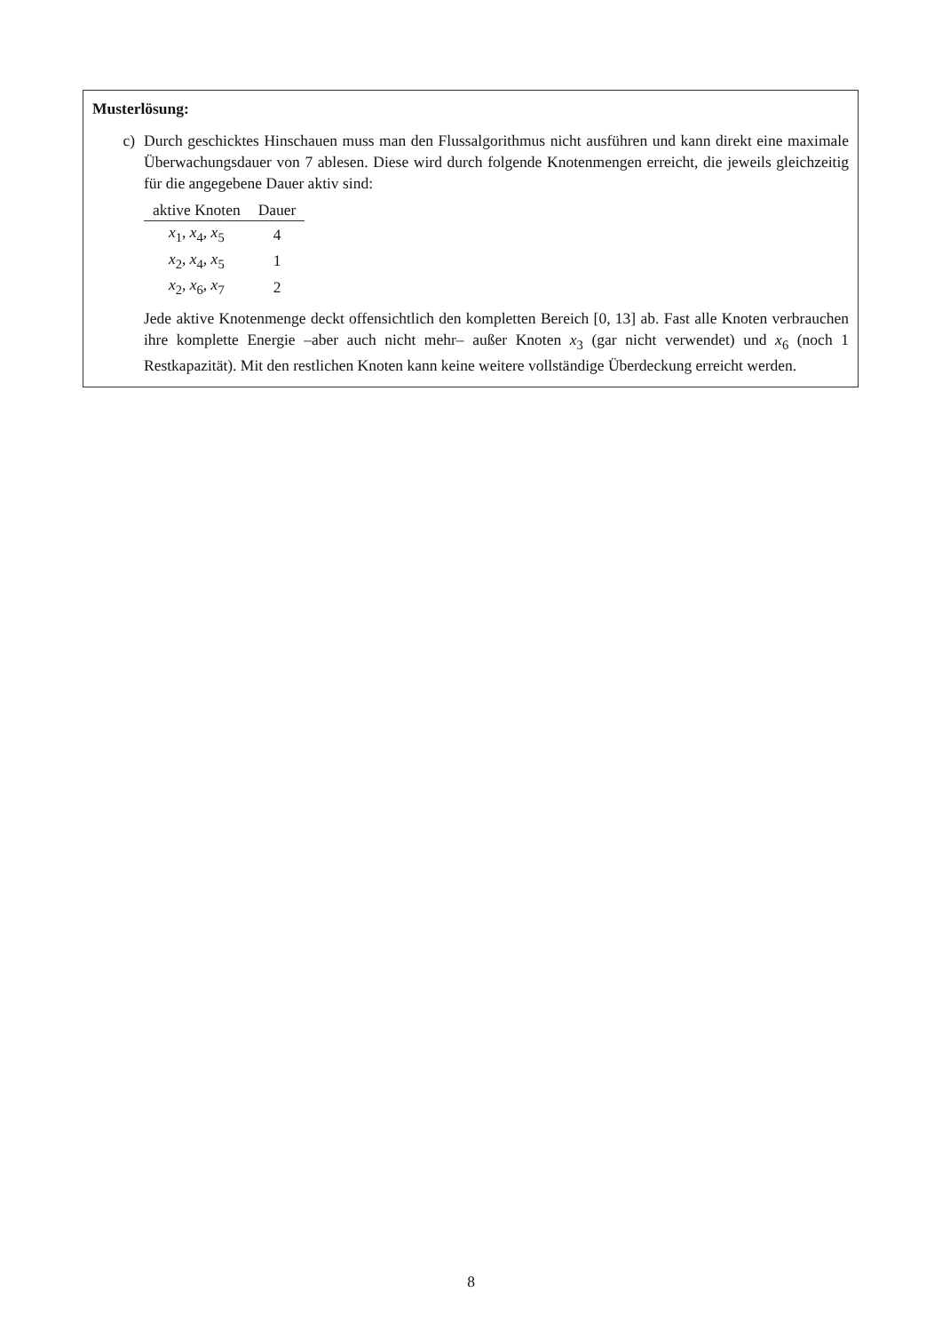Musterlösung:
c) Durch geschicktes Hinschauen muss man den Flussalgorithmus nicht ausführen und kann direkt eine maximale Überwachungsdauer von 7 ablesen. Diese wird durch folgende Knotenmengen erreicht, die jeweils gleichzeitig für die angegebene Dauer aktiv sind:
| aktive Knoten | Dauer |
| --- | --- |
| x<sub>1</sub>, x<sub>4</sub>, x<sub>5</sub> | 4 |
| x<sub>2</sub>, x<sub>4</sub>, x<sub>5</sub> | 1 |
| x<sub>2</sub>, x<sub>6</sub>, x<sub>7</sub> | 2 |
Jede aktive Knotenmenge deckt offensichtlich den kompletten Bereich [0, 13] ab. Fast alle Knoten verbrauchen ihre komplette Energie –aber auch nicht mehr– außer Knoten x<sub>3</sub> (gar nicht verwendet) und x<sub>6</sub> (noch 1 Restkapazität). Mit den restlichen Knoten kann keine weitere vollständige Überdeckung erreicht werden.
8